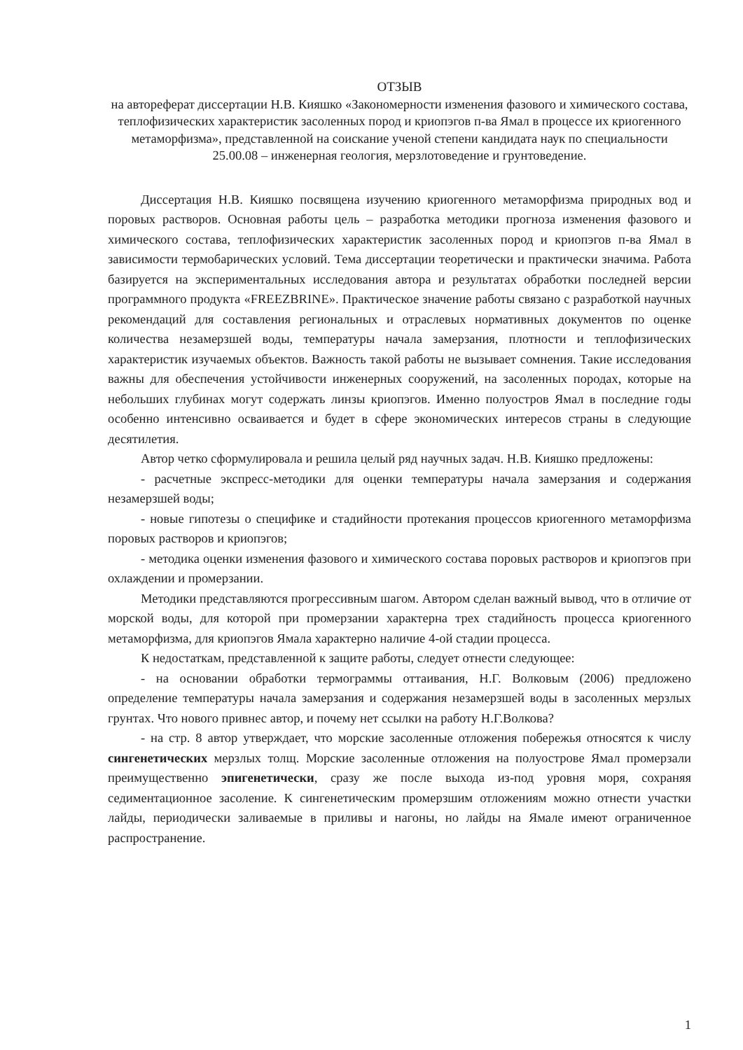ОТЗЫВ
на автореферат диссертации Н.В. Кияшко «Закономерности изменения фазового и химического состава, теплофизических характеристик засоленных пород и криопэгов п-ва Ямал в процессе их криогенного метаморфизма», представленной на соискание ученой степени кандидата наук по специальности 25.00.08 – инженерная геология, мерзлотоведение и грунтоведение.
Диссертация Н.В. Кияшко посвящена изучению криогенного метаморфизма природных вод и поровых растворов. Основная работы цель – разработка методики прогноза изменения фазового и химического состава, теплофизических характеристик засоленных пород и криопэгов п-ва Ямал в зависимости термобарических условий. Тема диссертации теоретически и практически значима. Работа базируется на экспериментальных исследования автора и результатах обработки последней версии программного продукта «FREEZBRINE». Практическое значение работы связано с разработкой научных рекомендаций для составления региональных и отраслевых нормативных документов по оценке количества незамерзшей воды, температуры начала замерзания, плотности и теплофизических характеристик изучаемых объектов. Важность такой работы не вызывает сомнения. Такие исследования важны для обеспечения устойчивости инженерных сооружений, на засоленных породах, которые на небольших глубинах могут содержать линзы криопэгов. Именно полуостров Ямал в последние годы особенно интенсивно осваивается и будет в сфере экономических интересов страны в следующие десятилетия.
Автор четко сформулировала и решила целый ряд научных задач. Н.В. Кияшко предложены:
- расчетные экспресс-методики для оценки температуры начала замерзания и содержания незамерзшей воды;
- новые гипотезы о специфике и стадийности протекания процессов криогенного метаморфизма поровых растворов и криопэгов;
- методика оценки изменения фазового и химического состава поровых растворов и криопэгов при охлаждении и промерзании.
Методики представляются прогрессивным шагом. Автором сделан важный вывод, что в отличие от морской воды, для которой при промерзании характерна трех стадийность процесса криогенного метаморфизма, для криопэгов Ямала характерно наличие 4-ой стадии процесса.
К недостаткам, представленной к защите работы, следует отнести следующее:
- на основании обработки термограммы оттаивания, Н.Г. Волковым (2006) предложено определение температуры начала замерзания и содержания незамерзшей воды в засоленных мерзлых грунтах. Что нового привнес автор, и почему нет ссылки на работу Н.Г.Волкова?
- на стр. 8 автор утверждает, что морские засоленные отложения побережья относятся к числу сингенетических мерзлых толщ. Морские засоленные отложения на полуострове Ямал промерзали преимущественно эпигенетически, сразу же после выхода из-под уровня моря, сохраняя седиментационное засоление. К сингенетическим промерзшим отложениям можно отнести участки лайды, периодически заливаемые в приливы и нагоны, но лайды на Ямале имеют ограниченное распространение.
1